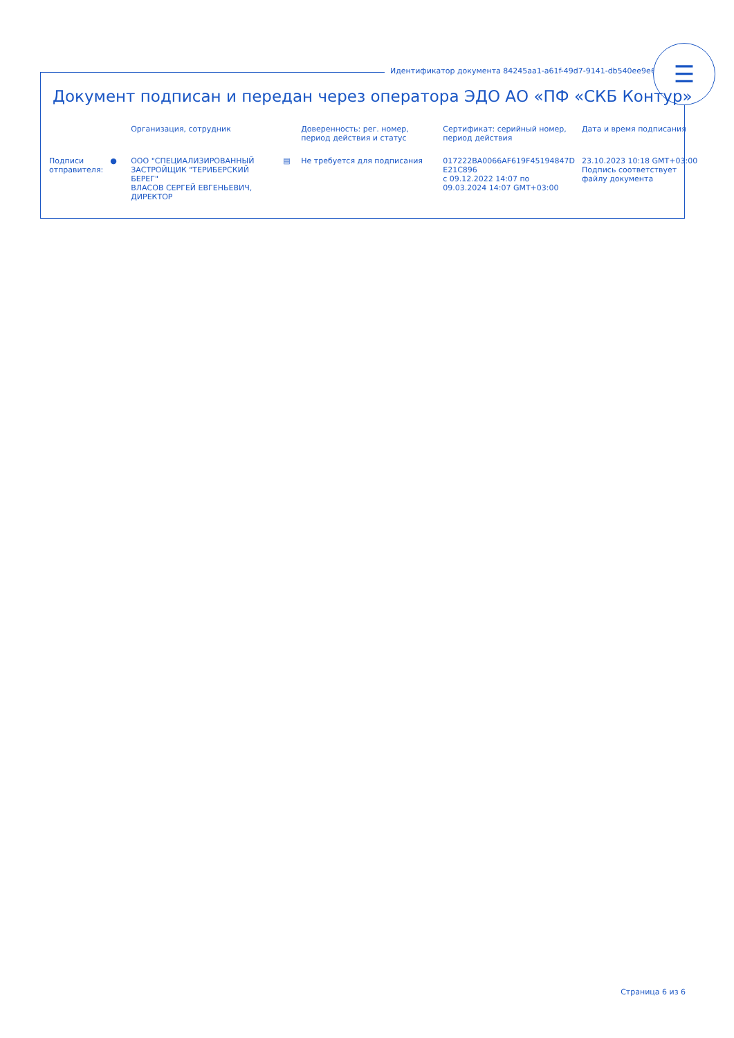Идентификатор документа 84245aa1-a61f-49d7-9141-db540ee9e61b
☰
Документ подписан и передан через оператора ЭДО АО «ПФ «СКБ Контур»
| | | Организация, сотрудник | | Доверенность: рег. номер, период действия и статус | Сертификат: серийный номер, период действия | Дата и время подписания |
| --- | --- | --- | --- | --- | --- | --- |
| Подписи отправителя: | ● | ООО "СПЕЦИАЛИЗИРОВАННЫЙ ЗАСТРОЙЩИК "ТЕРИБЕРСКИЙ БЕРЕГ" ВЛАСОВ СЕРГЕЙ ЕВГЕНЬЕВИЧ, ДИРЕКТОР | ▤ | Не требуется для подписания | 017222BA0066AF619F45194847D E21C896 с 09.12.2022 14:07 по 09.03.2024 14:07 GMT+03:00 | 23.10.2023 10:18 GMT+03:00 Подпись соответствует файлу документа |
Страница 6 из 6